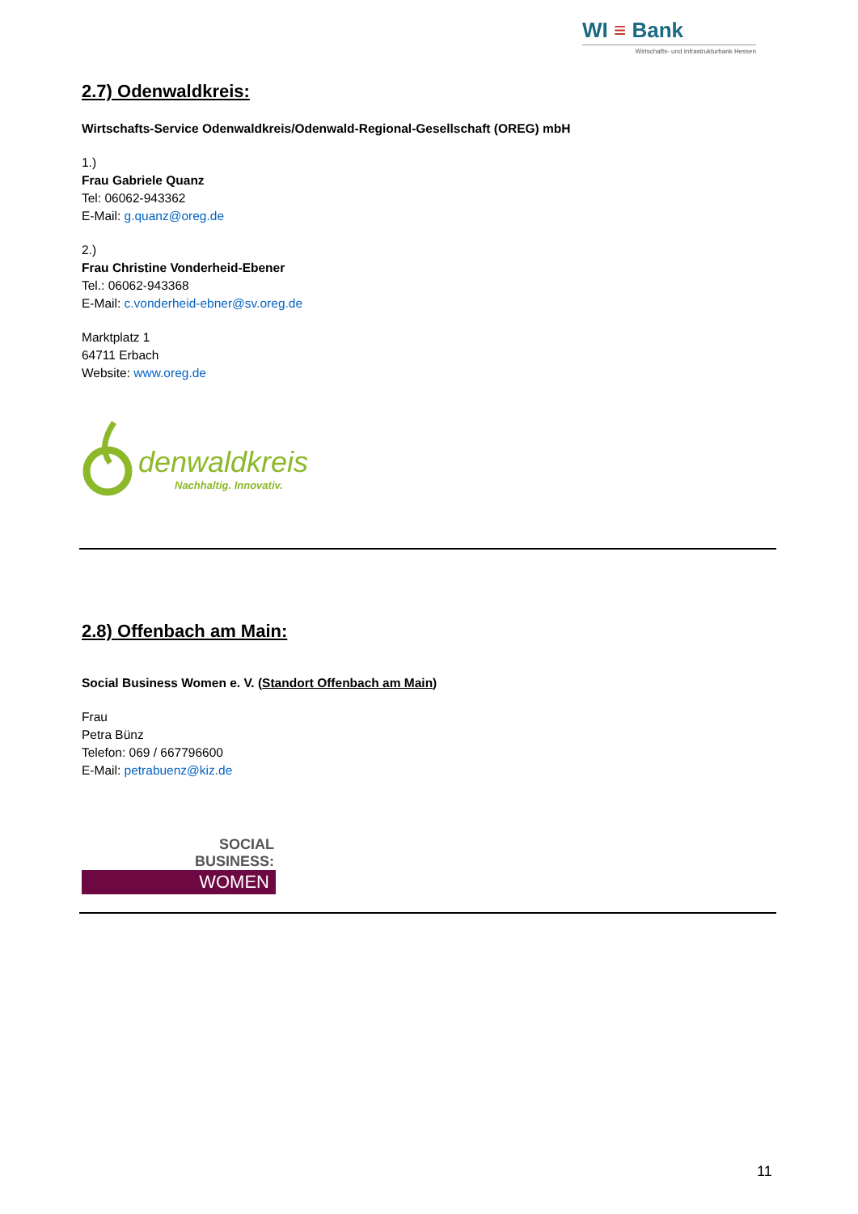WI ≡ Bank
Wirtschafts- und Infrastrukturbank Hessen
2.7) Odenwaldkreis:
Wirtschafts-Service Odenwaldkreis/Odenwald-Regional-Gesellschaft (OREG) mbH
1.)
Frau Gabriele Quanz
Tel: 06062-943362
E-Mail: g.quanz@oreg.de
2.)
Frau Christine Vonderheid-Ebener
Tel.: 06062-943368
E-Mail: c.vonderheid-ebner@sv.oreg.de
Marktplatz 1
64711 Erbach
Website: www.oreg.de
denwaldkreis
Nachhaltig. Innovativ.
2.8) Offenbach am Main:
Social Business Women e. V. (Standort Offenbach am Main)
Frau
Petra Bünz
Telefon: 069 / 667796600
E-Mail: petrabuenz@kiz.de
SOCIAL
BUSINESS:
WOMEN
11